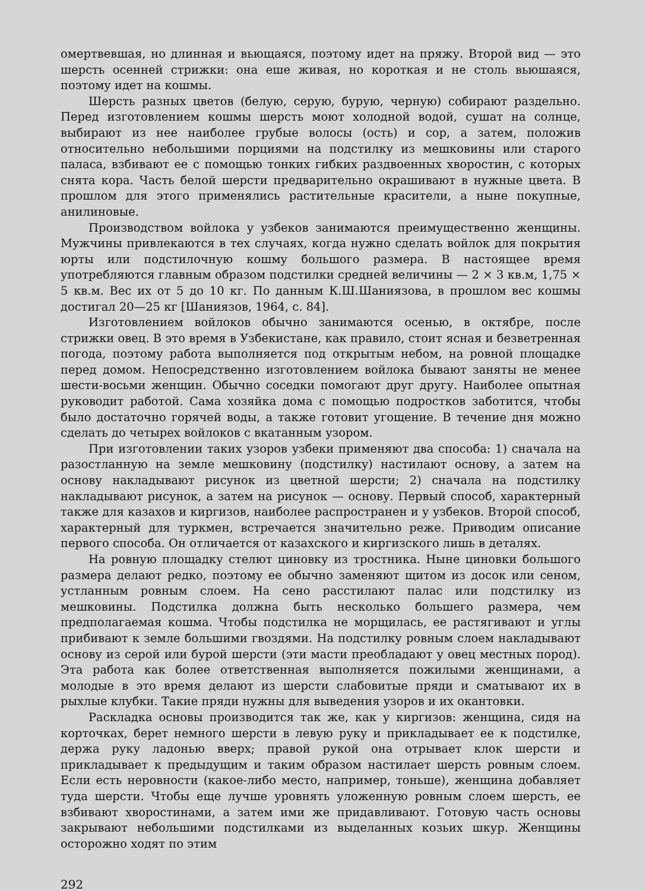омертвевшая, но длинная и вьющаяся, поэтому идет на пряжу. Второй вид — это шерсть осенней стрижки: она еше живая, но короткая и не столь вьюшаяся, поэтому идет на кошмы.
Шерсть разных цветов (белую, серую, бурую, черную) собирают раздельно. Перед изготовлением кошмы шерсть моют холодной водой, сушат на солнце, выбирают из нее наиболее грубые волосы (ость) и сор, а затем, положив относительно небольшими порциями на подстилку из мешковины или старого паласа, взбивают ее с помощью тонких гибких раздвоенных хворостин, с которых снята кора. Часть белой шерсти предварительно окрашивают в нужные цвета. В прошлом для этого применялись растительные красители, а ныне покупные, анилиновые.
Производством войлока у узбеков занимаются преимущественно женщины. Мужчины привлекаются в тех случаях, когда нужно сделать войлок для покрытия юрты или подстилочную кошму большого размера. В настоящее время употребляются главным образом подстилки средней величины — 2 × 3 кв.м, 1,75 × 5 кв.м. Вес их от 5 до 10 кг. По данным К.Ш.Шаниязова, в прошлом вес кошмы достигал 20—25 кг [Шаниязов, 1964, с. 84].
Изготовлением войлоков обычно занимаются осенью, в октябре, после стрижки овец. В это время в Узбекистане, как правило, стоит ясная и безветренная погода, поэтому работа выполняется под открытым небом, на ровной площадке перед домом. Непосредственно изготовлением войлока бывают заняты не менее шести-восьми женщин. Обычно соседки помогают друг другу. Наиболее опытная руководит работой. Сама хозяйка дома с помощью подростков заботится, чтобы было достаточно горячей воды, а также готовит угощение. В течение дня можно сделать до четырех войлоков с вкатанным узором.
При изготовлении таких узоров узбеки применяют два способа: 1) сначала на разостланную на земле мешковину (подстилку) настилают основу, а затем на основу накладывают рисунок из цветной шерсти; 2) сначала на подстилку накладывают рисунок, а затем на рисунок — основу. Первый способ, характерный также для казахов и киргизов, наиболее распространен и у узбеков. Второй способ, характерный для туркмен, встречается значительно реже. Приводим описание первого способа. Он отличается от казахского и киргизского лишь в деталях.
На ровную площадку стелют циновку из тростника. Ныне циновки большого размера делают редко, поэтому ее обычно заменяют щитом из досок или сеном, устланным ровным слоем. На сено расстилают палас или подстилку из мешковины. Подстилка должна быть несколько большего размера, чем предполагаемая кошма. Чтобы подстилка не морщилась, ее растягивают и углы прибивают к земле большими гвоздями. На подстилку ровным слоем накладывают основу из серой или бурой шерсти (эти масти преобладают у овец местных пород). Эта работа как более ответственная выполняется пожилыми женщинами, а молодые в это время делают из шерсти слабовитые пряди и сматывают их в рыхлые клубки. Такие пряди нужны для выведения узоров и их окантовки.
Раскладка основы производится так же, как у киргизов: женщина, сидя на корточках, берет немного шерсти в левую руку и прикладывает ее к подстилке, держа руку ладонью вверх; правой рукой она отрывает клок шерсти и прикладывает к предыдущим и таким образом настилает шерсть ровным слоем. Если есть неровности (какое-либо место, например, тоньше), женщина добавляет туда шерсти. Чтобы еще лучше уровнять уложенную ровным слоем шерсть, ее взбивают хворостинами, а затем ими же придавливают. Готовую часть основы закрывают небольшими подстилками из выделанных козьих шкур. Женщины осторожно ходят по этим
292